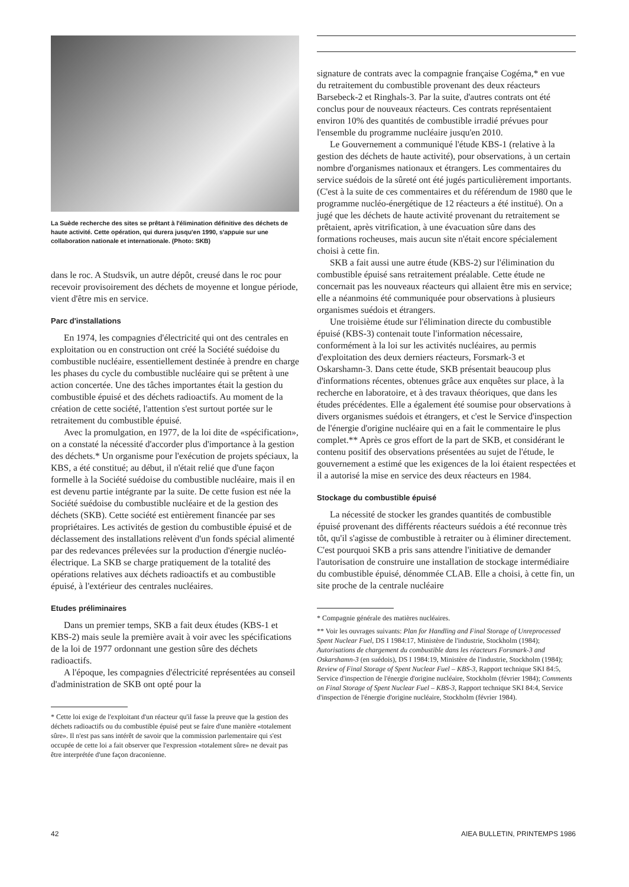La Suède recherche des sites se prêtant à l'élimination définitive des déchets de haute activité. Cette opération, qui durera jusqu'en 1990, s'appuie sur une collaboration nationale et internationale. (Photo: SKB)
dans le roc. A Studsvik, un autre dépôt, creusé dans le roc pour recevoir provisoirement des déchets de moyenne et longue période, vient d'être mis en service.
Parc d'installations
En 1974, les compagnies d'électricité qui ont des centrales en exploitation ou en construction ont créé la Société suédoise du combustible nucléaire, essentiellement destinée à prendre en charge les phases du cycle du combustible nucléaire qui se prêtent à une action concertée. Une des tâches importantes était la gestion du combustible épuisé et des déchets radioactifs. Au moment de la création de cette société, l'attention s'est surtout portée sur le retraitement du combustible épuisé.
Avec la promulgation, en 1977, de la loi dite de «spécification», on a constaté la nécessité d'accorder plus d'importance à la gestion des déchets.* Un organisme pour l'exécution de projets spéciaux, la KBS, a été constitué; au début, il n'était relié que d'une façon formelle à la Société suédoise du combustible nucléaire, mais il en est devenu partie intégrante par la suite. De cette fusion est née la Société suédoise du combustible nucléaire et de la gestion des déchets (SKB). Cette société est entièrement financée par ses propriétaires. Les activités de gestion du combustible épuisé et de déclassement des installations relèvent d'un fonds spécial alimenté par des redevances prélevées sur la production d'énergie nucléo-électrique. La SKB se charge pratiquement de la totalité des opérations relatives aux déchets radioactifs et au combustible épuisé, à l'extérieur des centrales nucléaires.
Etudes préliminaires
Dans un premier temps, SKB a fait deux études (KBS-1 et KBS-2) mais seule la première avait à voir avec les spécifications de la loi de 1977 ordonnant une gestion sûre des déchets radioactifs.
A l'époque, les compagnies d'électricité représentées au conseil d'administration de SKB ont opté pour la
* Cette loi exige de l'exploitant d'un réacteur qu'il fasse la preuve que la gestion des déchets radioactifs ou du combustible épuisé peut se faire d'une manière «totalement sûre». Il n'est pas sans intérêt de savoir que la commission parlementaire qui s'est occupée de cette loi a fait observer que l'expression «totalement sûre» ne devait pas être interprétée d'une façon draconienne.
signature de contrats avec la compagnie française Cogéma,* en vue du retraitement du combustible provenant des deux réacteurs Barsebeck-2 et Ringhals-3. Par la suite, d'autres contrats ont été conclus pour de nouveaux réacteurs. Ces contrats représentaient environ 10% des quantités de combustible irradié prévues pour l'ensemble du programme nucléaire jusqu'en 2010.
Le Gouvernement a communiqué l'étude KBS-1 (relative à la gestion des déchets de haute activité), pour observations, à un certain nombre d'organismes nationaux et étrangers. Les commentaires du service suédois de la sûreté ont été jugés particulièrement importants. (C'est à la suite de ces commentaires et du référendum de 1980 que le programme nucléo-énergétique de 12 réacteurs a été institué). On a jugé que les déchets de haute activité provenant du retraitement se prêtaient, après vitrification, à une évacuation sûre dans des formations rocheuses, mais aucun site n'était encore spécialement choisi à cette fin.
SKB a fait aussi une autre étude (KBS-2) sur l'élimination du combustible épuisé sans retraitement préalable. Cette étude ne concernait pas les nouveaux réacteurs qui allaient être mis en service; elle a néanmoins été communiquée pour observations à plusieurs organismes suédois et étrangers.
Une troisième étude sur l'élimination directe du combustible épuisé (KBS-3) contenait toute l'information nécessaire, conformément à la loi sur les activités nucléaires, au permis d'exploitation des deux derniers réacteurs, Forsmark-3 et Oskarshamn-3. Dans cette étude, SKB présentait beaucoup plus d'informations récentes, obtenues grâce aux enquêtes sur place, à la recherche en laboratoire, et à des travaux théoriques, que dans les études précédentes. Elle a également été soumise pour observations à divers organismes suédois et étrangers, et c'est le Service d'inspection de l'énergie d'origine nucléaire qui en a fait le commentaire le plus complet.** Après ce gros effort de la part de SKB, et considérant le contenu positif des observations présentées au sujet de l'étude, le gouvernement a estimé que les exigences de la loi étaient respectées et il a autorisé la mise en service des deux réacteurs en 1984.
Stockage du combustible épuisé
La nécessité de stocker les grandes quantités de combustible épuisé provenant des différents réacteurs suédois a été reconnue très tôt, qu'il s'agisse de combustible à retraiter ou à éliminer directement. C'est pourquoi SKB a pris sans attendre l'initiative de demander l'autorisation de construire une installation de stockage intermédiaire du combustible épuisé, dénommée CLAB. Elle a choisi, à cette fin, un site proche de la centrale nucléaire
* Compagnie générale des matières nucléaires.
** Voir les ouvrages suivants: Plan for Handling and Final Storage of Unreprocessed Spent Nuclear Fuel, DS I 1984:17, Ministère de l'industrie, Stockholm (1984); Autorisations de chargement du combustible dans les réacteurs Forsmark-3 and Oskarshamn-3 (en suédois), DS I 1984:19, Ministère de l'industrie, Stockholm (1984); Review of Final Storage of Spent Nuclear Fuel – KBS-3, Rapport technique SKI 84:5, Service d'inspection de l'énergie d'origine nucléaire, Stockholm (février 1984); Comments on Final Storage of Spent Nuclear Fuel – KBS-3, Rapport technique SKI 84:4, Service d'inspection de l'énergie d'origine nucléaire, Stockholm (février 1984).
42 AIEA BULLETIN, PRINTEMPS 1986